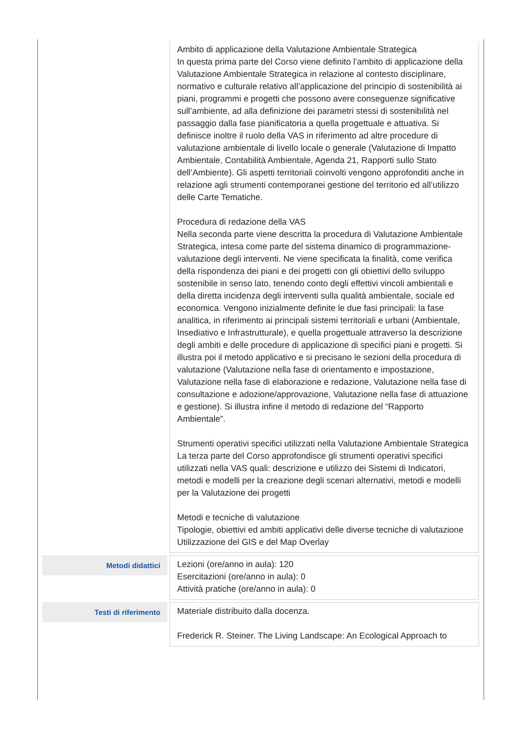| | Ambito di applicazione della Valutazione Ambientale Strategica In questa prima parte del Corso viene definito l’ambito di applicazione della Valutazione Ambientale Strategica in relazione al contesto disciplinare, normativo e culturale relativo all’applicazione del principio di sostenibilità ai piani, programmi e progetti che possono avere conseguenze significative sull’ambiente, ad alla definizione dei parametri stessi di sostenibilità nel passaggio dalla fase pianificatoria a quella progettuale e attuativa. Si definisce inoltre il ruolo della VAS in riferimento ad altre procedure di valutazione ambientale di livello locale o generale (Valutazione di Impatto Ambientale, Contabilità Ambientale, Agenda 21, Rapporti sullo Stato dell’Ambiente). Gli aspetti territoriali coinvolti vengono approfonditi anche in relazione agli strumenti contemporanei gestione del territorio ed all’utilizzo delle Carte Tematiche. Procedura di redazione della VAS Nella seconda parte viene descritta la procedura di Valutazione Ambientale Strategica, intesa come parte del sistema dinamico di programmazione-valutazione degli interventi. Ne viene specificata la finalità, come verifica della rispondenza dei piani e dei progetti con gli obiettivi dello sviluppo sostenibile in senso lato, tenendo conto degli effettivi vincoli ambientali e della diretta incidenza degli interventi sulla qualità ambientale, sociale ed economica. Vengono inizialmente definite le due fasi principali: la fase analitica, in riferimento ai principali sistemi territoriali e urbani (Ambientale, Insediativo e Infrastrutturale), e quella progettuale attraverso la descrizione degli ambiti e delle procedure di applicazione di specifici piani e progetti. Si illustra poi il metodo applicativo e si precisano le sezioni della procedura di valutazione (Valutazione nella fase di orientamento e impostazione, Valutazione nella fase di elaborazione e redazione, Valutazione nella fase di consultazione e adozione/approvazione, Valutazione nella fase di attuazione e gestione). Si illustra infine il metodo di redazione del “Rapporto Ambientale”. Strumenti operativi specifici utilizzati nella Valutazione Ambientale Strategica La terza parte del Corso approfondisce gli strumenti operativi specifici utilizzati nella VAS quali: descrizione e utilizzo dei Sistemi di Indicatori, metodi e modelli per la creazione degli scenari alternativi, metodi e modelli per la Valutazione dei progetti Metodi e tecniche di valutazione Tipologie, obiettivi ed ambiti applicativi delle diverse tecniche di valutazione Utilizzazione del GIS e del Map Overlay |
| Metodi didattici | Lezioni (ore/anno in aula): 120 Esercitazioni (ore/anno in aula): 0 Attività pratiche (ore/anno in aula): 0 |
| Testi di riferimento | Materiale distribuito dalla docenza. Frederick R. Steiner. The Living Landscape: An Ecological Approach to |